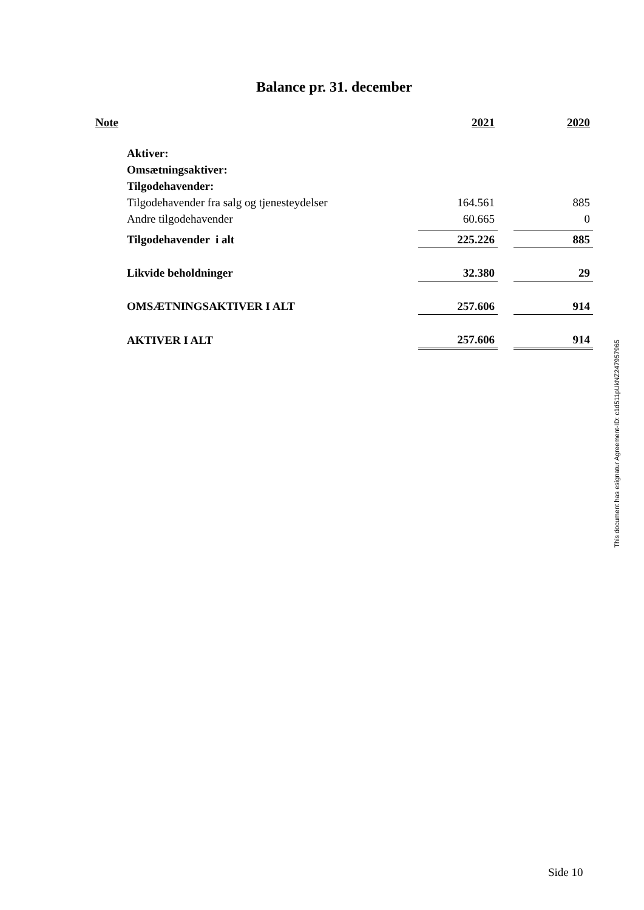Balance pr. 31. december
| Note | | 2021 | | 2020 |
| | Aktiver: | | | |
| | Omsætningsaktiver: | | | |
| | Tilgodehavender: | | | |
| | Tilgodehavender fra salg og tjenesteydelser | 164.561 | | 885 |
| | Andre tilgodehavender | 60.665 | | 0 |
| | Tilgodehavender i alt | 225.226 | | 885 |
| | Likvide beholdninger | 32.380 | | 29 |
| | OMSÆTNINGSAKTIVER I ALT | 257.606 | | 914 |
| | AKTIVER I ALT | 257.606 | | 914 |
This document has esignatur Agreement-ID: c1d511pUkNZ247957965
Side 10